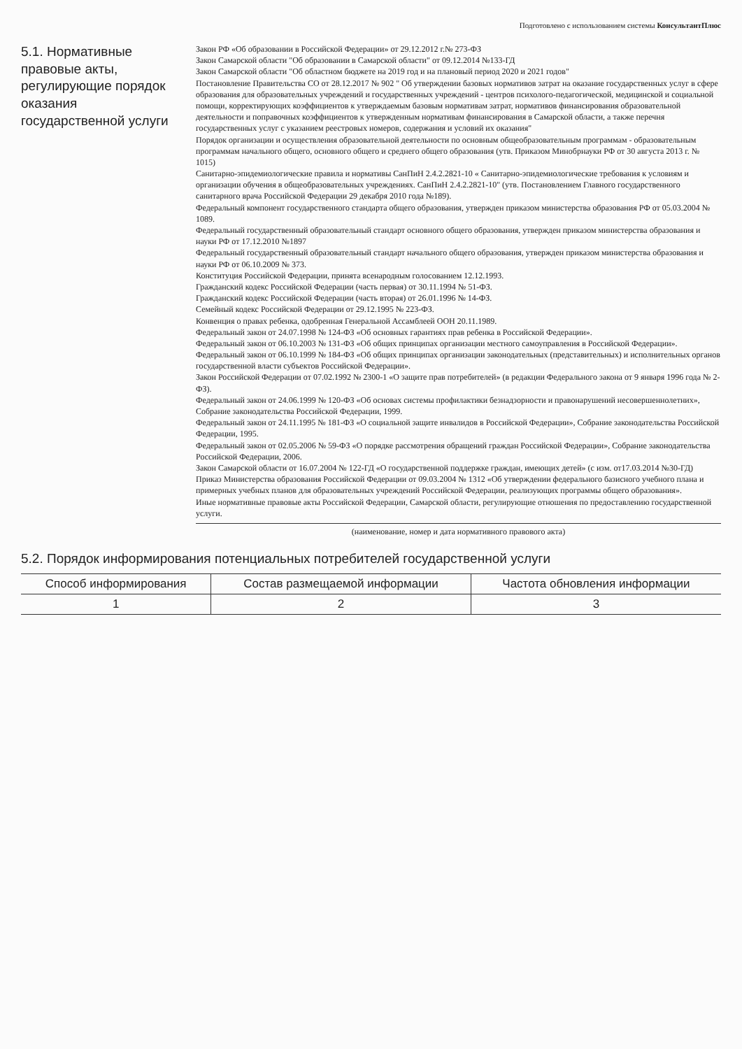Подготовлено с использованием системы КонсультантПлюс
5.1. Нормативные правовые акты, регулирующие порядок оказания государственной услуги
Закон РФ «Об образовании в Российской Федерации» от 29.12.2012 г.№ 273-ФЗ
Закон Самарской области "Об образовании в Самарской области" от 09.12.2014 №133-ГД
Закон Самарской области "Об областном бюджете на 2019 год и на плановый период 2020 и 2021 годов"
Постановление Правительства СО от 28.12.2017 № 902 " Об утверждении базовых нормативов затрат на оказание государственных услуг в сфере образования для образовательных учреждений и государственных учреждений - центров психолого-педагогической, медицинской и социальной помощи, корректирующих коэффициентов к утверждаемым базовым нормативам затрат, нормативов финансирования образовательной деятельности и поправочных коэффициентов к утвержденным нормативам финансирования в Самарской области, а также перечня государственных услуг с указанием реестровых номеров, содержания и условий их оказания"
Порядок организации и осуществления образовательной деятельности по основным общеобразовательным программам - образовательным программам начального общего, основного общего и среднего общего образования (утв. Приказом Минобрнауки РФ от 30 августа 2013 г. № 1015)
Санитарно-эпидемиологические правила и нормативы СанПиН 2.4.2.2821-10 « Санитарно-эпидемиологические требования к условиям и организации обучения в общеобразовательных учреждениях. СанПиН 2.4.2.2821-10" (утв. Постановлением Главного государственного санитарного врача Российской Федерации 29 декабря 2010 года №189).
Федеральный компонент государственного стандарта общего образования, утвержден приказом министерства образования РФ от 05.03.2004 № 1089.
Федеральный государственный образовательный стандарт основного общего образования, утвержден приказом министерства образования и науки РФ от 17.12.2010 №1897
Федеральный государственный образовательный стандарт начального общего образования, утвержден приказом министерства образования и науки РФ от 06.10.2009 № 373.
Конституция Российской Федерации, принята всенародным голосованием 12.12.1993.
Гражданский кодекс Российской Федерации (часть первая) от 30.11.1994 № 51-ФЗ.
Гражданский кодекс Российской Федерации (часть вторая) от 26.01.1996 № 14-ФЗ.
Семейный кодекс Российской Федерации от 29.12.1995 № 223-ФЗ.
Конвенция о правах ребенка, одобренная Генеральной Ассамблеей ООН 20.11.1989.
Федеральный закон от 24.07.1998 № 124-ФЗ «Об основных гарантиях прав ребенка в Российской Федерации».
Федеральный закон от 06.10.2003 № 131-ФЗ «Об общих принципах организации местного самоуправления в Российской Федерации».
Федеральный закон от 06.10.1999 № 184-ФЗ «Об общих принципах организации законодательных (представительных) и исполнительных органов государственной власти субъектов Российской Федерации».
Закон Российской Федерации от 07.02.1992 № 2300-1 «О защите прав потребителей» (в редакции Федерального закона от 9 января 1996 года № 2-ФЗ).
Федеральный закон от 24.06.1999 № 120-ФЗ «Об основах системы профилактики безнадзорности и правонарушений несовершеннолетних», Собрание законодательства Российской Федерации, 1999.
Федеральный закон от 24.11.1995 № 181-ФЗ «О социальной защите инвалидов в Российской Федерации», Собрание законодательства Российской Федерации, 1995.
Федеральный закон от 02.05.2006 № 59-ФЗ «О порядке рассмотрения обращений граждан Российской Федерации», Собрание законодательства Российской Федерации, 2006.
Закон Самарской области от 16.07.2004 № 122-ГД «О государственной поддержке граждан, имеющих детей» (с изм. от17.03.2014 №30-ГД)
Приказ Министерства образования Российской Федерации от 09.03.2004 № 1312 «Об утверждении федерального базисного учебного плана и примерных учебных планов для образовательных учреждений Российской Федерации, реализующих программы общего образования».
Иные нормативные правовые акты Российской Федерации, Самарской области, регулирующие отношения по предоставлению государственной услуги.
(наименование, номер и дата нормативного правового акта)
5.2. Порядок информирования потенциальных потребителей государственной услуги
| Способ информирования | Состав размещаемой информации | Частота обновления информации |
| --- | --- | --- |
| 1 | 2 | 3 |